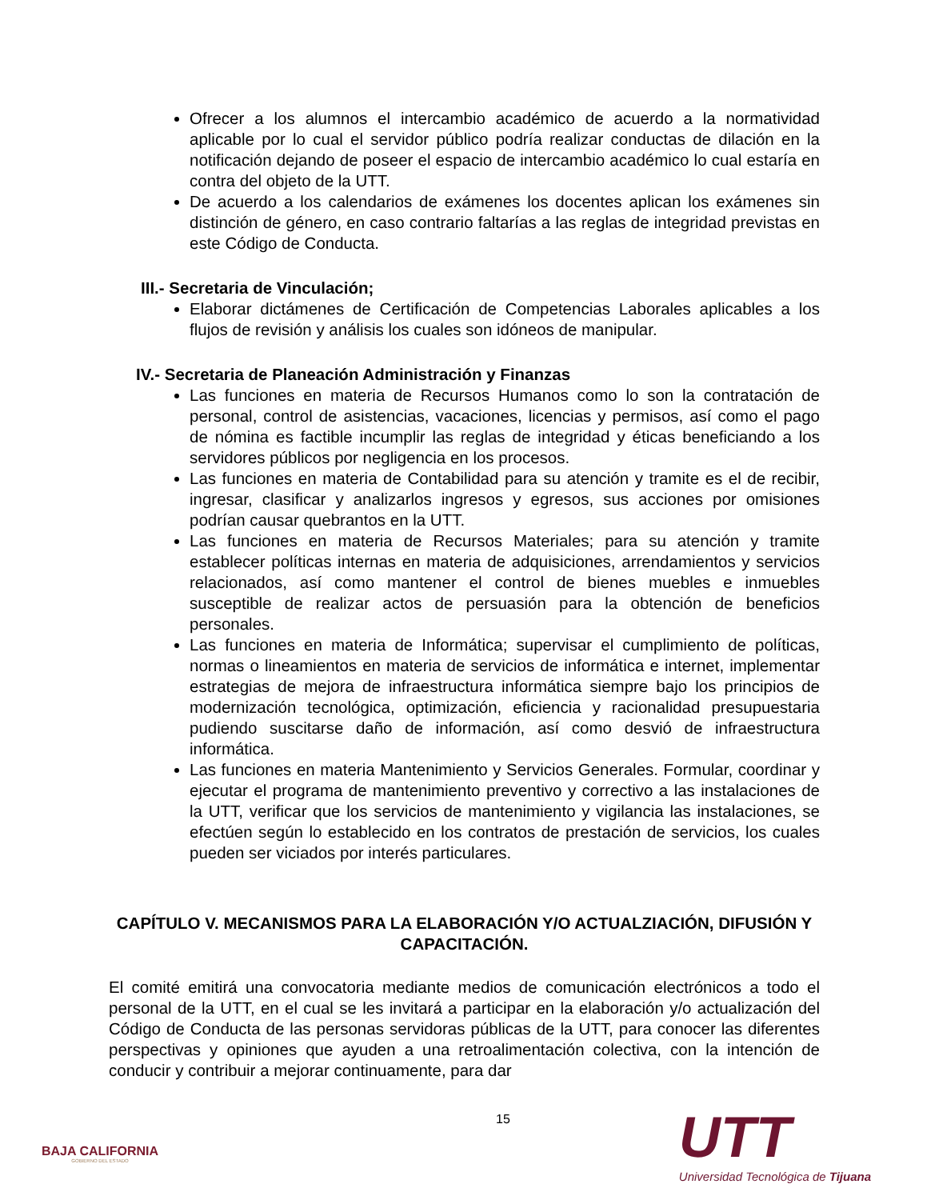Ofrecer a los alumnos el intercambio académico de acuerdo a la normatividad aplicable por lo cual el servidor público podría realizar conductas de dilación en la notificación dejando de poseer el espacio de intercambio académico lo cual estaría en contra del objeto de la UTT.
De acuerdo a los calendarios de exámenes los docentes aplican los exámenes sin distinción de género, en caso contrario faltarías a las reglas de integridad previstas en este Código de Conducta.
III.- Secretaria de Vinculación;
Elaborar dictámenes de Certificación de Competencias Laborales aplicables a los flujos de revisión y análisis los cuales son idóneos de manipular.
IV.- Secretaria de Planeación Administración y Finanzas
Las funciones en materia de Recursos Humanos como lo son la contratación de personal, control de asistencias, vacaciones, licencias y permisos, así como el pago de nómina es factible incumplir las reglas de integridad y éticas beneficiando a los servidores públicos por negligencia en los procesos.
Las funciones en materia de Contabilidad para su atención y tramite es el de recibir, ingresar, clasificar y analizarlos ingresos y egresos, sus acciones por omisiones podrían causar quebrantos en la UTT.
Las funciones en materia de Recursos Materiales; para su atención y tramite establecer políticas internas en materia de adquisiciones, arrendamientos y servicios relacionados, así como mantener el control de bienes muebles e inmuebles susceptible de realizar actos de persuasión para la obtención de beneficios personales.
Las funciones en materia de Informática; supervisar el cumplimiento de políticas, normas o lineamientos en materia de servicios de informática e internet, implementar estrategias de mejora de infraestructura informática siempre bajo los principios de modernización tecnológica, optimización, eficiencia y racionalidad presupuestaria pudiendo suscitarse daño de información, así como desvió de infraestructura informática.
Las funciones en materia Mantenimiento y Servicios Generales. Formular, coordinar y ejecutar el programa de mantenimiento preventivo y correctivo a las instalaciones de la UTT, verificar que los servicios de mantenimiento y vigilancia las instalaciones, se efectúen según lo establecido en los contratos de prestación de servicios, los cuales pueden ser viciados por interés particulares.
CAPÍTULO V. MECANISMOS PARA LA ELABORACIÓN Y/O ACTUALZIACIÓN, DIFUSIÓN Y CAPACITACIÓN.
El comité emitirá una convocatoria mediante medios de comunicación electrónicos a todo el personal de la UTT, en el cual se les invitará a participar en la elaboración y/o actualización del Código de Conducta de las personas servidoras públicas de la UTT, para conocer las diferentes perspectivas y opiniones que ayuden a una retroalimentación colectiva, con la intención de conducir y contribuir a mejorar continuamente, para dar
15
BAJA CALIFORNIA
GOBIERNO DEL ESTADO
UTT
Universidad Tecnológica de Tijuana